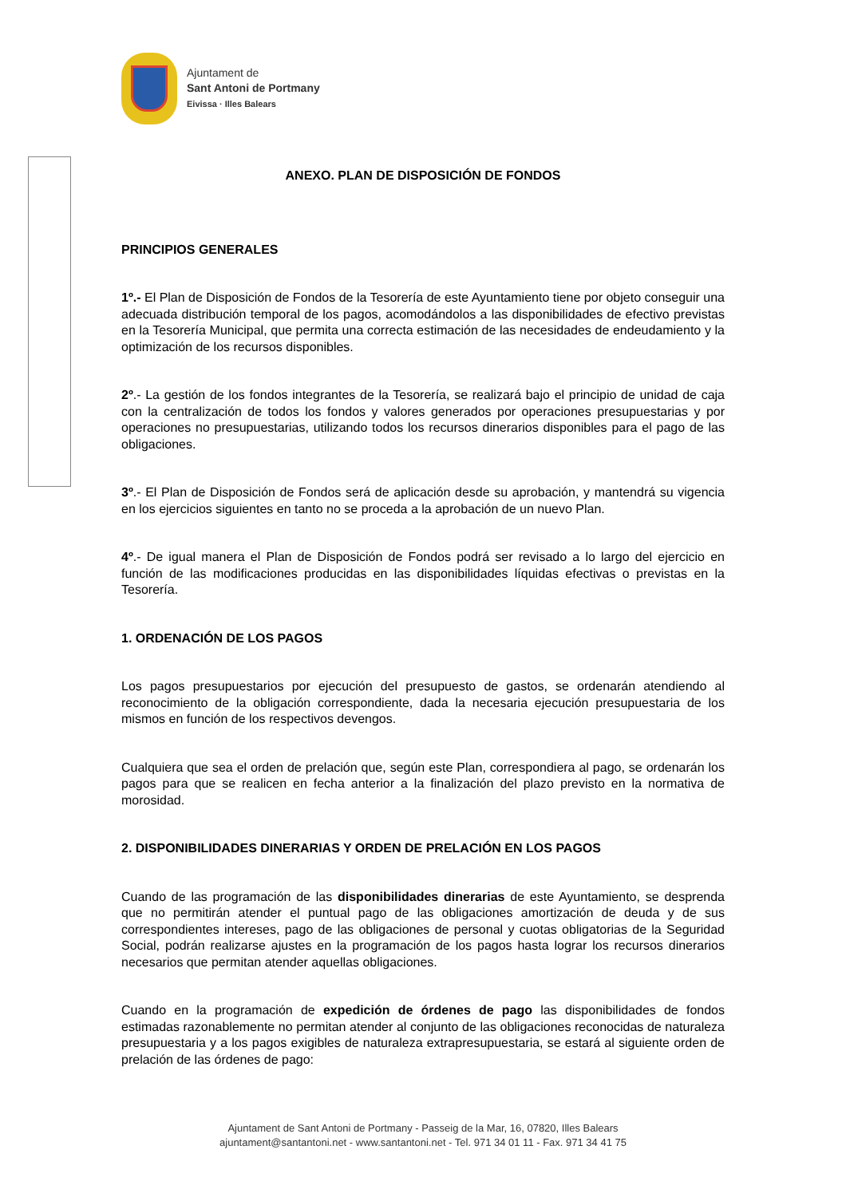Ajuntament de
Sant Antoni de Portmany
Eivissa · Illes Balears
ANEXO. PLAN DE DISPOSICIÓN DE FONDOS
PRINCIPIOS GENERALES
1º.- El Plan de Disposición de Fondos de la Tesorería de este Ayuntamiento tiene por objeto conseguir una adecuada distribución temporal de los pagos, acomodándolos a las disponibilidades de efectivo previstas en la Tesorería Municipal, que permita una correcta estimación de las necesidades de endeudamiento y la optimización de los recursos disponibles.
2º.- La gestión de los fondos integrantes de la Tesorería, se realizará bajo el principio de unidad de caja con la centralización de todos los fondos y valores generados por operaciones presupuestarias y por operaciones no presupuestarias, utilizando todos los recursos dinerarios disponibles para el pago de las obligaciones.
3º.- El Plan de Disposición de Fondos será de aplicación desde su aprobación, y mantendrá su vigencia en los ejercicios siguientes en tanto no se proceda a la aprobación de un nuevo Plan.
4º.- De igual manera el Plan de Disposición de Fondos podrá ser revisado a lo largo del ejercicio en función de las modificaciones producidas en las disponibilidades líquidas efectivas o previstas en la Tesorería.
1. ORDENACIÓN DE LOS PAGOS
Los pagos presupuestarios por ejecución del presupuesto de gastos, se ordenarán atendiendo al reconocimiento de la obligación correspondiente, dada la necesaria ejecución presupuestaria de los mismos en función de los respectivos devengos.
Cualquiera que sea el orden de prelación que, según este Plan, correspondiera al pago, se ordenarán los pagos para que se realicen en fecha anterior a la finalización del plazo previsto en la normativa de morosidad.
2. DISPONIBILIDADES DINERARIAS Y ORDEN DE PRELACIÓN EN LOS PAGOS
Cuando de las programación de las disponibilidades dinerarias de este Ayuntamiento, se desprenda que no permitirán atender el puntual pago de las obligaciones amortización de deuda y de sus correspondientes intereses, pago de las obligaciones de personal y cuotas obligatorias de la Seguridad Social, podrán realizarse ajustes en la programación de los pagos hasta lograr los recursos dinerarios necesarios que permitan atender aquellas obligaciones.
Cuando en la programación de expedición de órdenes de pago las disponibilidades de fondos estimadas razonablemente no permitan atender al conjunto de las obligaciones reconocidas de naturaleza presupuestaria y a los pagos exigibles de naturaleza extrapresupuestaria, se estará al siguiente orden de prelación de las órdenes de pago:
Ajuntament de Sant Antoni de Portmany - Passeig de la Mar, 16, 07820, Illes Balears
ajuntament@santantoni.net - www.santantoni.net - Tel. 971 34 01 11 - Fax. 971 34 41 75